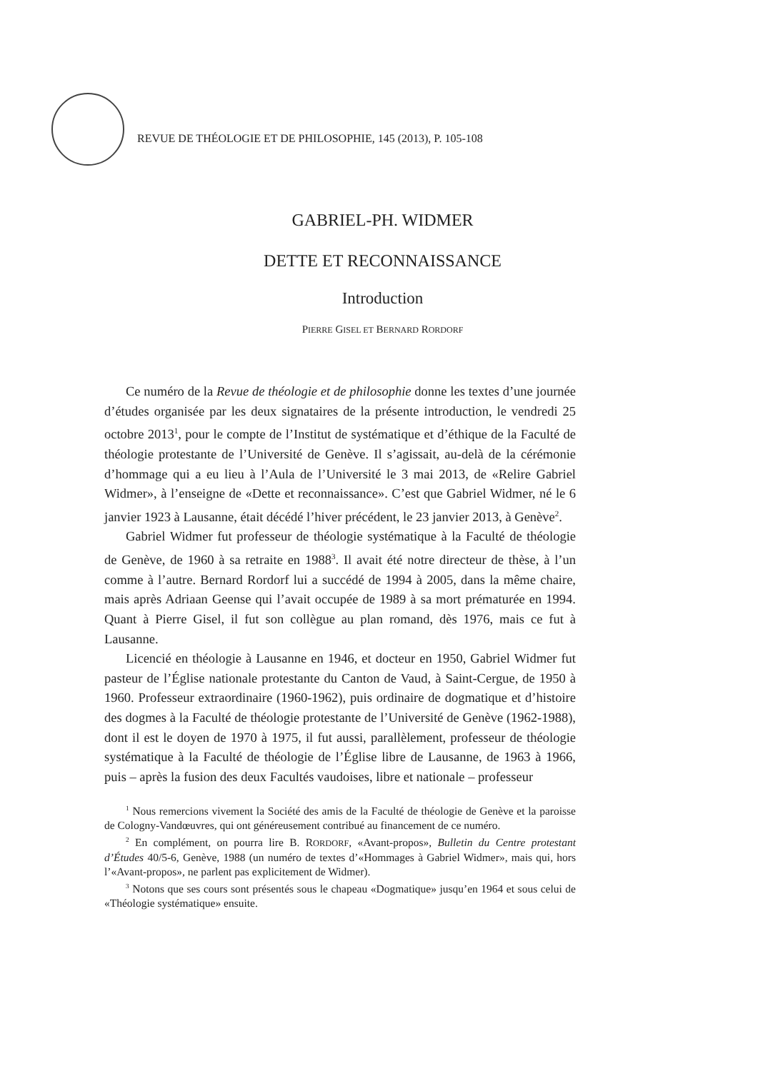REVUE DE THÉOLOGIE ET DE PHILOSOPHIE, 145 (2013), P. 105-108
GABRIEL-PH. WIDMER
DETTE ET RECONNAISSANCE
Introduction
PIERRE GISEL ET BERNARD RORDORF
Ce numéro de la Revue de théologie et de philosophie donne les textes d’une journée d’études organisée par les deux signataires de la présente introduction, le vendredi 25 octobre 2013<sup>1</sup>, pour le compte de l’Institut de systématique et d’éthique de la Faculté de théologie protestante de l’Université de Genève. Il s’agissait, au-delà de la cérémonie d’hommage qui a eu lieu à l’Aula de l’Université le 3 mai 2013, de «Relire Gabriel Widmer», à l’enseigne de «Dette et reconnaissance». C’est que Gabriel Widmer, né le 6 janvier 1923 à Lausanne, était décédé l’hiver précédent, le 23 janvier 2013, à Genève<sup>2</sup>.
Gabriel Widmer fut professeur de théologie systématique à la Faculté de théologie de Genève, de 1960 à sa retraite en 1988<sup>3</sup>. Il avait été notre directeur de thèse, à l’un comme à l’autre. Bernard Rordorf lui a succédé de 1994 à 2005, dans la même chaire, mais après Adriaan Geense qui l’avait occupée de 1989 à sa mort prématurée en 1994. Quant à Pierre Gisel, il fut son collègue au plan romand, dès 1976, mais ce fut à Lausanne.
Licencié en théologie à Lausanne en 1946, et docteur en 1950, Gabriel Widmer fut pasteur de l’Église nationale protestante du Canton de Vaud, à Saint-Cergue, de 1950 à 1960. Professeur extraordinaire (1960-1962), puis ordinaire de dogmatique et d’histoire des dogmes à la Faculté de théologie protestante de l’Université de Genève (1962-1988), dont il est le doyen de 1970 à 1975, il fut aussi, parallèlement, professeur de théologie systématique à la Faculté de théologie de l’Église libre de Lausanne, de 1963 à 1966, puis – après la fusion des deux Facultés vaudoises, libre et nationale – professeur
<sup>1</sup> Nous remercions vivement la Société des amis de la Faculté de théologie de Genève et la paroisse de Cologny-Vandœuvres, qui ont généreusement contribué au financement de ce numéro.
<sup>2</sup> En complément, on pourra lire B. RORDORF, «Avant-propos», Bulletin du Centre protestant d’Études 40/5-6, Genève, 1988 (un numéro de textes d’«Hommages à Gabriel Widmer», mais qui, hors l’«Avant-propos», ne parlent pas explicitement de Widmer).
<sup>3</sup> Notons que ses cours sont présentés sous le chapeau «Dogmatique» jusqu’en 1964 et sous celui de «Théologie systématique» ensuite.